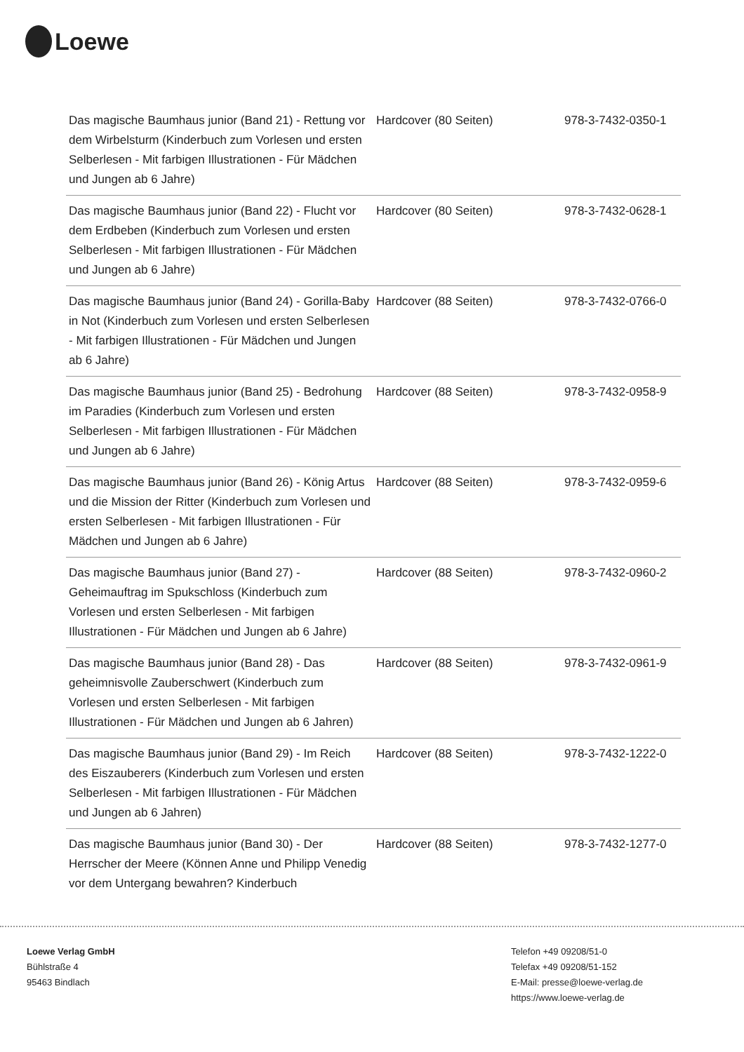Loewe
| Das magische Baumhaus junior (Band 21) - Rettung vor dem Wirbelsturm (Kinderbuch zum Vorlesen und ersten Selberlesen - Mit farbigen Illustrationen - Für Mädchen und Jungen ab 6 Jahre) | Hardcover (80 Seiten) | 978-3-7432-0350-1 |
| Das magische Baumhaus junior (Band 22) - Flucht vor dem Erdbeben (Kinderbuch zum Vorlesen und ersten Selberlesen - Mit farbigen Illustrationen - Für Mädchen und Jungen ab 6 Jahre) | Hardcover (80 Seiten) | 978-3-7432-0628-1 |
| Das magische Baumhaus junior (Band 24) - Gorilla-Baby in Not (Kinderbuch zum Vorlesen und ersten Selberlesen - Mit farbigen Illustrationen - Für Mädchen und Jungen ab 6 Jahre) | Hardcover (88 Seiten) | 978-3-7432-0766-0 |
| Das magische Baumhaus junior (Band 25) - Bedrohung im Paradies (Kinderbuch zum Vorlesen und ersten Selberlesen - Mit farbigen Illustrationen - Für Mädchen und Jungen ab 6 Jahre) | Hardcover (88 Seiten) | 978-3-7432-0958-9 |
| Das magische Baumhaus junior (Band 26) - König Artus und die Mission der Ritter (Kinderbuch zum Vorlesen und ersten Selberlesen - Mit farbigen Illustrationen - Für Mädchen und Jungen ab 6 Jahre) | Hardcover (88 Seiten) | 978-3-7432-0959-6 |
| Das magische Baumhaus junior (Band 27) - Geheimauftrag im Spukschloss (Kinderbuch zum Vorlesen und ersten Selberlesen - Mit farbigen Illustrationen - Für Mädchen und Jungen ab 6 Jahre) | Hardcover (88 Seiten) | 978-3-7432-0960-2 |
| Das magische Baumhaus junior (Band 28) - Das geheimnisvolle Zauberschwert (Kinderbuch zum Vorlesen und ersten Selberlesen - Mit farbigen Illustrationen - Für Mädchen und Jungen ab 6 Jahren) | Hardcover (88 Seiten) | 978-3-7432-0961-9 |
| Das magische Baumhaus junior (Band 29) - Im Reich des Eiszauberers (Kinderbuch zum Vorlesen und ersten Selberlesen - Mit farbigen Illustrationen - Für Mädchen und Jungen ab 6 Jahren) | Hardcover (88 Seiten) | 978-3-7432-1222-0 |
| Das magische Baumhaus junior (Band 30) - Der Herrscher der Meere (Können Anne und Philipp Venedig vor dem Untergang bewahren? Kinderbuch | Hardcover (88 Seiten) | 978-3-7432-1277-0 |
Loewe Verlag GmbH
Bühlstraße 4
95463 Bindlach
Telefon +49 09208/51-0
Telefax +49 09208/51-152
E-Mail: presse@loewe-verlag.de
https://www.loewe-verlag.de